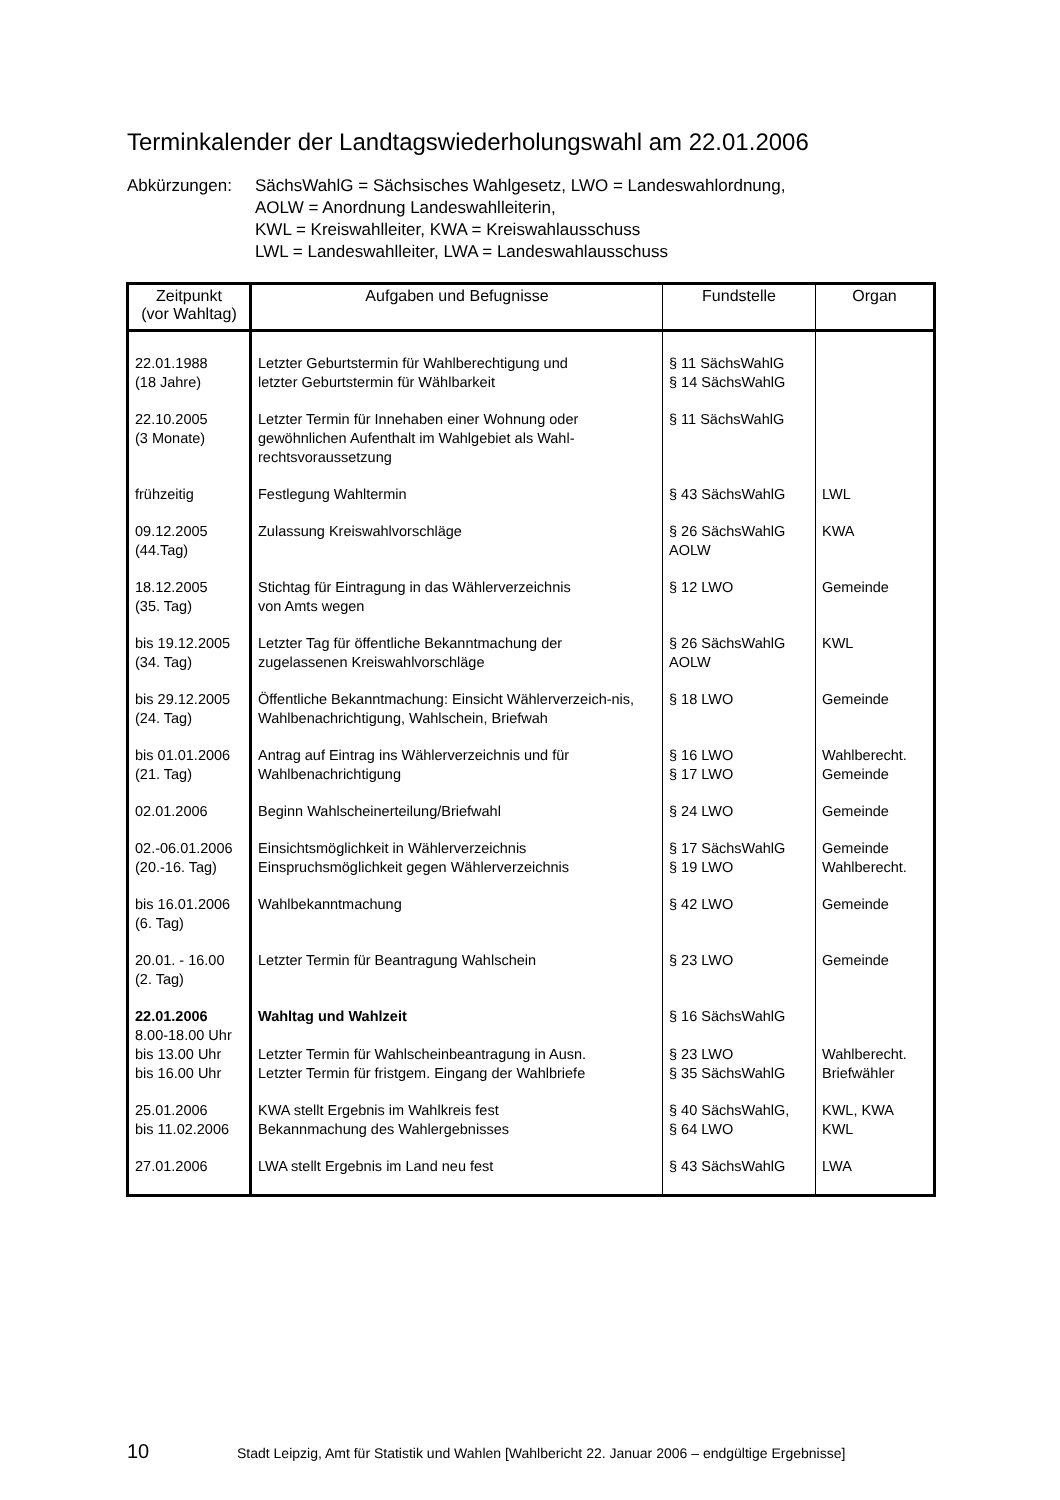Terminkalender der Landtagswiederholungswahl am 22.01.2006
Abkürzungen: SächsWahlG = Sächsisches Wahlgesetz, LWO = Landeswahlordnung,
AOLW = Anordnung Landeswahlleiterin,
KWL = Kreiswahlleiter, KWA = Kreiswahlausschuss
LWL = Landeswahlleiter, LWA = Landeswahlausschuss
| Zeitpunkt (vor Wahltag) | Aufgaben und Befugnisse | Fundstelle | Organ |
| --- | --- | --- | --- |
| 22.01.1988 (18 Jahre) | Letzter Geburtstermin für Wahlberechtigung und letzter Geburtstermin für Wählbarkeit | § 11 SächsWahlG § 14 SächsWahlG | |
| 22.10.2005 (3 Monate) | Letzter Termin für Innehaben einer Wohnung oder gewöhnlichen Aufenthalt im Wahlgebiet als Wahl-rechtsvoraussetzung | § 11 SächsWahlG | |
| frühzeitig | Festlegung Wahltermin | § 43 SächsWahlG | LWL |
| 09.12.2005 (44.Tag) | Zulassung Kreiswahlvorschläge | § 26 SächsWahlG AOLW | KWA |
| 18.12.2005 (35. Tag) | Stichtag für Eintragung in das Wählerverzeichnis von Amts wegen | § 12 LWO | Gemeinde |
| bis 19.12.2005 (34. Tag) | Letzter Tag für öffentliche Bekanntmachung der zugelassenen Kreiswahlvorschläge | § 26 SächsWahlG AOLW | KWL |
| bis 29.12.2005 (24. Tag) | Öffentliche Bekanntmachung: Einsicht Wählerverzeich-nis, Wahlbenachrichtigung, Wahlschein, Briefwah | § 18 LWO | Gemeinde |
| bis 01.01.2006 (21. Tag) | Antrag auf Eintrag ins Wählerverzeichnis und für Wahlbenachrichtigung | § 16 LWO § 17 LWO | Wahlberecht. Gemeinde |
| 02.01.2006 | Beginn Wahlscheinerteilung/Briefwahl | § 24 LWO | Gemeinde |
| 02.-06.01.2006 (20.-16. Tag) | Einsichtsmöglichkeit in Wählerverzeichnis Einspruchsmöglichkeit gegen Wählerverzeichnis | § 17 SächsWahlG § 19 LWO | Gemeinde Wahlberecht. |
| bis 16.01.2006 (6. Tag) | Wahlbekanntmachung | § 42 LWO | Gemeinde |
| 20.01. - 16.00 (2. Tag) | Letzter Termin für Beantragung Wahlschein | § 23 LWO | Gemeinde |
| 22.01.2006 8.00-18.00 Uhr bis 13.00 Uhr bis 16.00 Uhr | Wahltag und Wahlzeit Letzter Termin für Wahlscheinbeantragung in Ausn. Letzter Termin für fristgem. Eingang der Wahlbriefe | § 16 SächsWahlG § 23 LWO § 35 SächsWahlG | Wahlberecht. Briefwähler |
| 25.01.2006 bis 11.02.2006 | KWA stellt Ergebnis im Wahlkreis fest Bekannmachung des Wahlergebnisses | § 40 SächsWahlG, § 64 LWO | KWL, KWA KWL |
| 27.01.2006 | LWA stellt Ergebnis im Land neu fest | § 43 SächsWahlG | LWA |
10 Stadt Leipzig, Amt für Statistik und Wahlen [Wahlbericht 22. Januar 2006 – endgültige Ergebnisse]